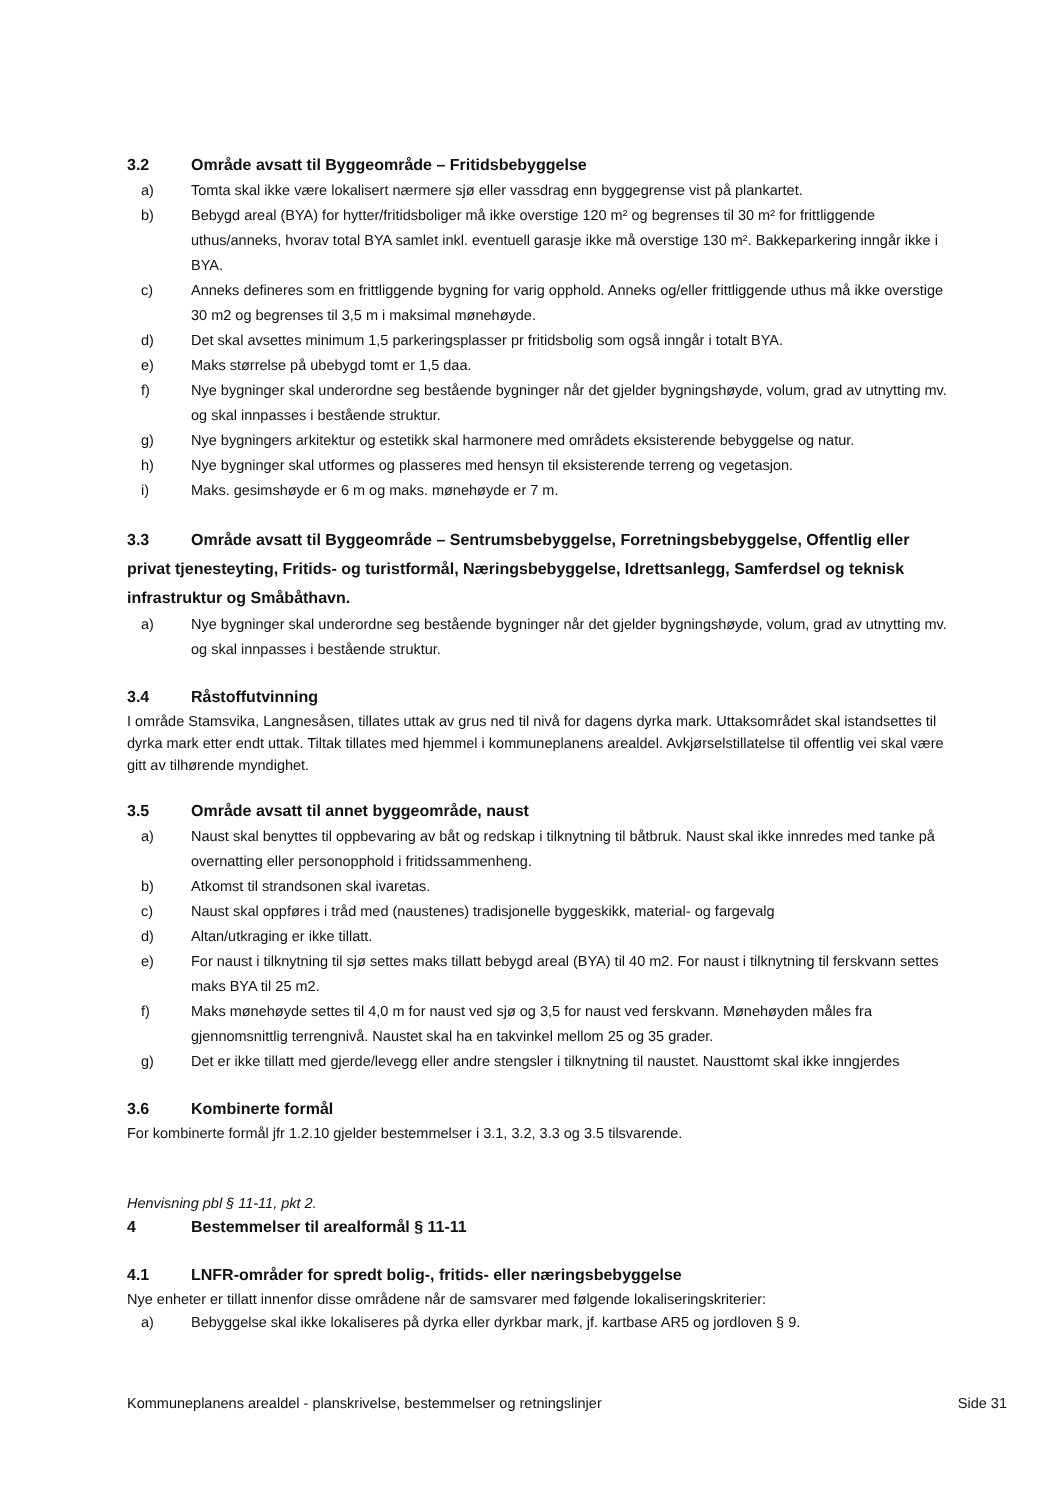3.2 Område avsatt til Byggeområde – Fritidsbebyggelse
a) Tomta skal ikke være lokalisert nærmere sjø eller vassdrag enn byggegrense vist på plankartet.
b) Bebygd areal (BYA) for hytter/fritidsboliger må ikke overstige 120 m² og begrenses til 30 m² for frittliggende uthus/anneks, hvorav total BYA samlet inkl. eventuell garasje ikke må overstige 130 m². Bakkeparkering inngår ikke i BYA.
c) Anneks defineres som en frittliggende bygning for varig opphold. Anneks og/eller frittliggende uthus må ikke overstige 30 m2 og begrenses til 3,5 m i maksimal mønehøyde.
d) Det skal avsettes minimum 1,5 parkeringsplasser pr fritidsbolig som også inngår i totalt BYA.
e) Maks størrelse på ubebygd tomt er 1,5 daa.
f) Nye bygninger skal underordne seg bestående bygninger når det gjelder bygningshøyde, volum, grad av utnytting mv. og skal innpasses i bestående struktur.
g) Nye bygningers arkitektur og estetikk skal harmonere med områdets eksisterende bebyggelse og natur.
h) Nye bygninger skal utformes og plasseres med hensyn til eksisterende terreng og vegetasjon.
i) Maks. gesimshøyde er 6 m og maks. mønehøyde er 7 m.
3.3 Område avsatt til Byggeområde – Sentrumsbebyggelse, Forretningsbebyggelse, Offentlig eller privat tjenesteyting, Fritids- og turistformål, Næringsbebyggelse, Idrettsanlegg, Samferdsel og teknisk infrastruktur og Småbåthavn.
a) Nye bygninger skal underordne seg bestående bygninger når det gjelder bygningshøyde, volum, grad av utnytting mv. og skal innpasses i bestående struktur.
3.4 Råstoffutvinning
I område Stamsvika, Langnesåsen, tillates uttak av grus ned til nivå for dagens dyrka mark. Uttaksområdet skal istandsettes til dyrka mark etter endt uttak. Tiltak tillates med hjemmel i kommuneplanens arealdel. Avkjørselstillatelse til offentlig vei skal være gitt av tilhørende myndighet.
3.5 Område avsatt til annet byggeområde, naust
a) Naust skal benyttes til oppbevaring av båt og redskap i tilknytning til båtbruk. Naust skal ikke innredes med tanke på overnatting eller personopphold i fritidssammenheng.
b) Atkomst til strandsonen skal ivaretas.
c) Naust skal oppføres i tråd med (naustenes) tradisjonelle byggeskikk, material- og fargevalg
d) Altan/utkraging er ikke tillatt.
e) For naust i tilknytning til sjø settes maks tillatt bebygd areal (BYA) til 40 m2. For naust i tilknytning til ferskvann settes maks BYA til 25 m2.
f) Maks mønehøyde settes til 4,0 m for naust ved sjø og 3,5 for naust ved ferskvann. Mønehøyden måles fra gjennomsnittlig terrengnivå. Naustet skal ha en takvinkel mellom 25 og 35 grader.
g) Det er ikke tillatt med gjerde/levegg eller andre stengsler i tilknytning til naustet. Nausttomt skal ikke inngjerdes
3.6 Kombinerte formål
For kombinerte formål jfr 1.2.10 gjelder bestemmelser i 3.1, 3.2, 3.3 og 3.5 tilsvarende.
Henvisning pbl § 11-11, pkt 2.
4 Bestemmelser til arealformål § 11-11
4.1 LNFR-områder for spredt bolig-, fritids- eller næringsbebyggelse
Nye enheter er tillatt innenfor disse områdene når de samsvarer med følgende lokaliseringskriterier:
a) Bebyggelse skal ikke lokaliseres på dyrka eller dyrkbar mark, jf. kartbase AR5 og jordloven § 9.
Kommuneplanens arealdel - planskrivelse, bestemmelser og retningslinjer Side 31